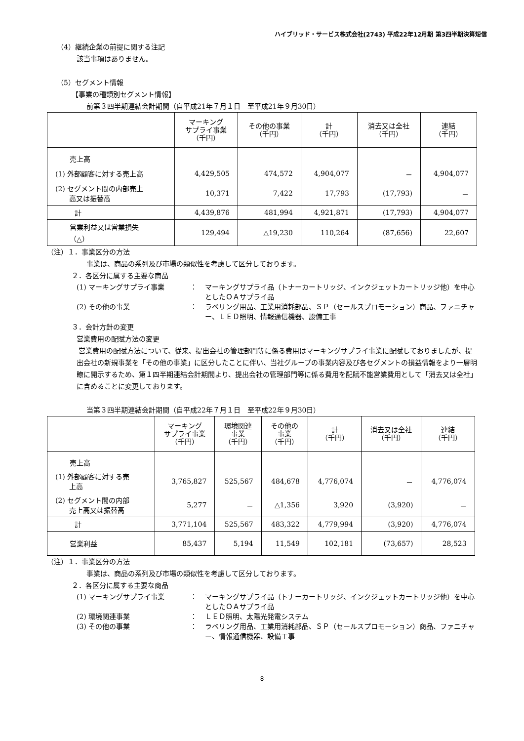ハイブリッド・サービス株式会社(2743) 平成22年12月期 第3四半期決算短信
（4）継続企業の前提に関する注記
該当事項はありません。
（5）セグメント情報
【事業の種類別セグメント情報】
前第３四半期連結会計期間（自平成21年７月１日　至平成21年９月30日）
| | マーキング サプライ事業 （千円） | その他の事業 （千円） | 計 （千円） | 消去又は全社 （千円） | 連結 （千円） |
| --- | --- | --- | --- | --- | --- |
| 売上高 | | | | | |
| (1) 外部顧客に対する売上高 | 4,429,505 | 474,572 | 4,904,077 | － | 4,904,077 |
| (2) セグメント間の内部売上 高又は振替高 | 10,371 | 7,422 | 17,793 | (17,793) | － |
| 計 | 4,439,876 | 481,994 | 4,921,871 | (17,793) | 4,904,077 |
| 営業利益又は営業損失 （△） | 129,494 | △19,230 | 110,264 | (87,656) | 22,607 |
（注）１．事業区分の方法
事業は、商品の系列及び市場の類似性を考慮して区分しております。
２．各区分に属する主要な商品
(1) マーキングサプライ事業 ： マーキングサプライ品（トナーカートリッジ、インクジェットカートリッジ他）を中心としたＯＡサプライ品
(2) その他の事業 ： ラベリング用品、工業用消耗部品、ＳＰ（セールスプロモーション）商品、ファニチャー、ＬＥＤ照明、情報通信機器、設備工事
３．会計方針の変更
営業費用の配賦方法の変更
営業費用の配賦方法について、従来、提出会社の管理部門等に係る費用はマーキングサプライ事業に配賦しておりましたが、提出会社の新規事業を「その他の事業」に区分したことに伴い、当社グループの事業内容及び各セグメントの損益情報をより一層明瞭に開示するため、第１四半期連結会計期間より、提出会社の管理部門等に係る費用を配賦不能営業費用として「消去又は全社」に含めることに変更しております。
当第３四半期連結会計期間（自平成22年７月１日　至平成22年９月30日）
| | マーキング サプライ事業 （千円） | 環境関連 事業 （千円） | その他の 事業 （千円） | 計 （千円） | 消去又は全社 （千円） | 連結 （千円） |
| --- | --- | --- | --- | --- | --- | --- |
| 売上高 | | | | | | |
| (1) 外部顧客に対する売 上高 | 3,765,827 | 525,567 | 484,678 | 4,776,074 | － | 4,776,074 |
| (2) セグメント間の内部 売上高又は振替高 | 5,277 | － | △1,356 | 3,920 | (3,920) | － |
| 計 | 3,771,104 | 525,567 | 483,322 | 4,779,994 | (3,920) | 4,776,074 |
| 営業利益 | 85,437 | 5,194 | 11,549 | 102,181 | (73,657) | 28,523 |
（注）１．事業区分の方法
事業は、商品の系列及び市場の類似性を考慮して区分しております。
２．各区分に属する主要な商品
(1) マーキングサプライ事業 ： マーキングサプライ品（トナーカートリッジ、インクジェットカートリッジ他）を中心としたＯＡサプライ品
(2) 環境関連事業 ： ＬＥＤ照明、太陽光発電システム
(3) その他の事業 ： ラベリング用品、工業用消耗部品、ＳＰ（セールスプロモーション）商品、ファニチャー、情報通信機器、設備工事
8